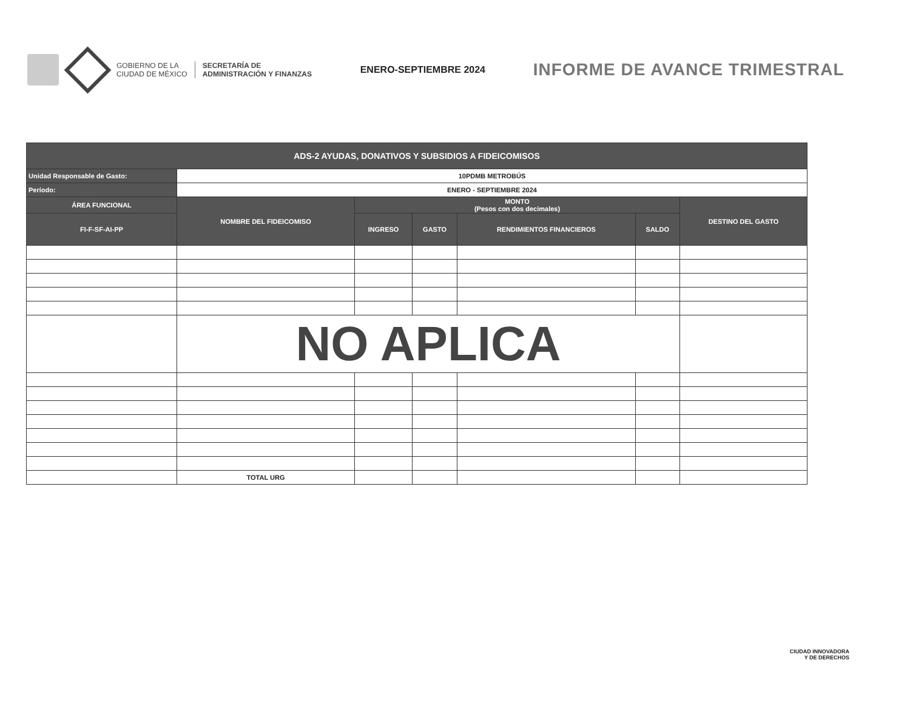GOBIERNO DE LA
CIUDAD DE MÉXICO
SECRETARÍA DE
ADMINISTRACIÓN Y FINANZAS
ENERO-SEPTIEMBRE 2024
INFORME DE AVANCE TRIMESTRAL
| ADS-2 AYUDAS, DONATIVOS Y SUBSIDIOS A FIDEICOMISOS | | | | | | |
| --- | --- | --- | --- | --- | --- | --- |
| Unidad Responsable de Gasto: | 10PDMB METROBÚS | | | | | |
| Período: | ENERO - SEPTIEMBRE 2024 | | | | | |
| ÁREA FUNCIONAL | NOMBRE DEL FIDEICOMISO | MONTO (Pesos con dos decimales) | | | | DESTINO DEL GASTO |
| FI-F-SF-AI-PP | | INGRESO | GASTO | RENDIMIENTOS FINANCIEROS | SALDO | |
| | NO APLICA | | | | | |
| | TOTAL URG | | | | | |
CIUDAD INNOVADORA
Y DE DERECHOS